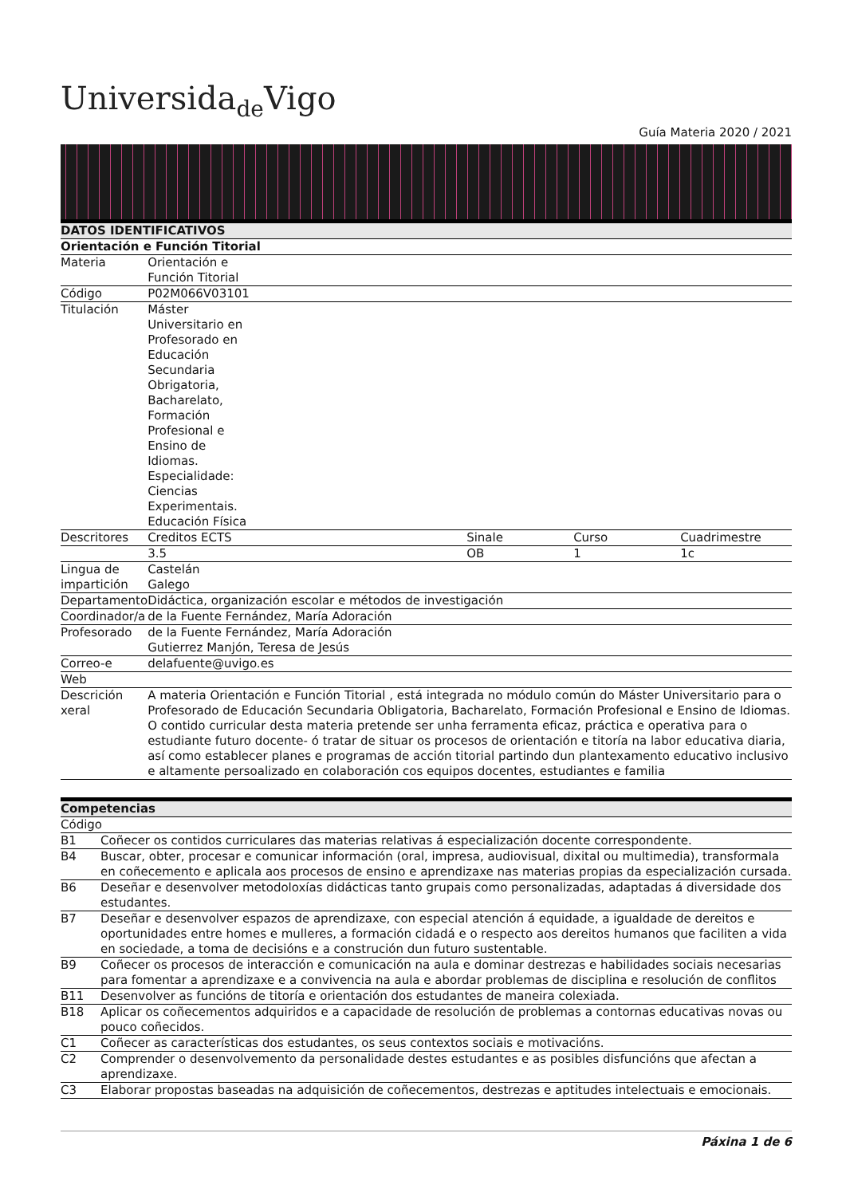Universida<sub>de</sub>Vigo
Guía Materia 2020 / 2021
| DATOS IDENTIFICATIVOS | | | | |
| --- | --- | --- | --- | --- |
| Orientación e Función Titorial | | | | |
| Materia | Orientación e Función Titorial | | | |
| Código | P02M066V03101 | | | |
| Titulación | Máster Universitario en Profesorado en Educación Secundaria Obrigatoria, Bacharelato, Formación Profesional e Ensino de Idiomas. Especialidade: Ciencias Experimentais. Educación Física | | | |
| Descritores | Creditos ECTS | Sinale | Curso | Cuadrimestre |
| | 3.5 | OB | 1 | 1c |
| Lingua de impartición | Castelán Galego | | | |
| Departamento | Didáctica, organización escolar e métodos de investigación | | | |
| Coordinador/a | de la Fuente Fernández, María Adoración | | | |
| Profesorado | de la Fuente Fernández, María Adoración Gutierrez Manjón, Teresa de Jesús | | | |
| Correo-e | delafuente@uvigo.es | | | |
| Web | | | | |
| Descrición xeral | A materia Orientación e Función Titorial , está integrada no módulo común do Máster Universitario para o Profesorado de Educación Secundaria Obligatoria, Bacharelato, Formación Profesional e Ensino de Idiomas. O contido curricular desta materia pretende ser unha ferramenta eficaz, práctica e operativa para o estudiante futuro docente- ó tratar de situar os procesos de orientación e titoría na labor educativa diaria, así como establecer planes e programas de acción titorial partindo dun plantexamento educativo inclusivo e altamente persoalizado en colaboración cos equipos docentes, estudiantes e familia | | | |
| Competencias | |
| --- | --- |
| Código | |
| B1 | Coñecer os contidos curriculares das materias relativas á especialización docente correspondente. |
| B4 | Buscar, obter, procesar e comunicar información (oral, impresa, audiovisual, dixital ou multimedia), transformala en coñecemento e aplicala aos procesos de ensino e aprendizaxe nas materias propias da especialización cursada. |
| B6 | Deseñar e desenvolver metodoloxías didácticas tanto grupais como personalizadas, adaptadas á diversidade dos estudantes. |
| B7 | Deseñar e desenvolver espazos de aprendizaxe, con especial atención á equidade, a igualdade de dereitos e oportunidades entre homes e mulleres, a formación cidadá e o respecto aos dereitos humanos que faciliten a vida en sociedade, a toma de decisións e a construción dun futuro sustentable. |
| B9 | Coñecer os procesos de interacción e comunicación na aula e dominar destrezas e habilidades sociais necesarias para fomentar a aprendizaxe e a convivencia na aula e abordar problemas de disciplina e resolución de conflitos |
| B11 | Desenvolver as funcións de titoría e orientación dos estudantes de maneira colexiada. |
| B18 | Aplicar os coñecementos adquiridos e a capacidade de resolución de problemas a contornas educativas novas ou pouco coñecidos. |
| C1 | Coñecer as características dos estudantes, os seus contextos sociais e motivacións. |
| C2 | Comprender o desenvolvemento da personalidade destes estudantes e as posibles disfuncións que afectan a aprendizaxe. |
| C3 | Elaborar propostas baseadas na adquisición de coñecementos, destrezas e aptitudes intelectuais e emocionais. |
Páxina 1 de 6